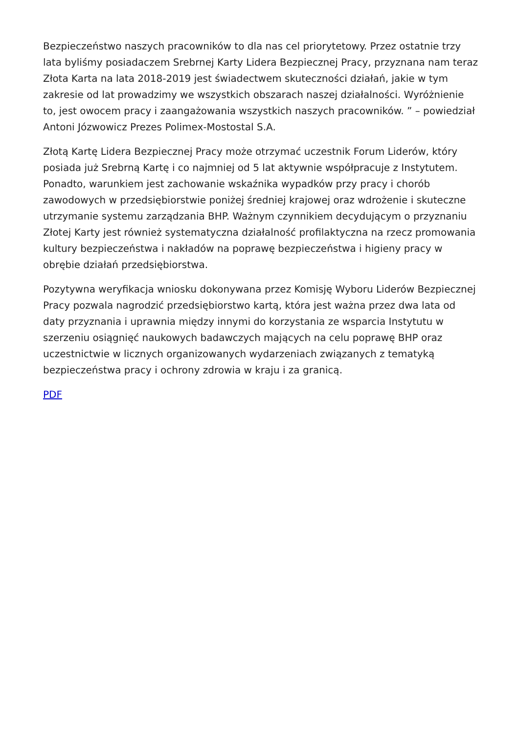Bezpieczeństwo naszych pracowników to dla nas cel priorytetowy. Przez ostatnie trzy lata byliśmy posiadaczem Srebrnej Karty Lidera Bezpiecznej Pracy, przyznana nam teraz Złota Karta na lata 2018-2019 jest świadectwem skuteczności działań, jakie w tym zakresie od lat prowadzimy we wszystkich obszarach naszej działalności. Wyróżnienie to, jest owocem pracy i zaangażowania wszystkich naszych pracowników. ” – powiedział Antoni Józwowicz Prezes Polimex-Mostostal S.A.
Złotą Kartę Lidera Bezpiecznej Pracy może otrzymać uczestnik Forum Liderów, który posiada już Srebrną Kartę i co najmniej od 5 lat aktywnie współpracuje z Instytutem. Ponadto, warunkiem jest zachowanie wskaźnika wypadków przy pracy i chorób zawodowych w przedsiębiorstwie poniżej średniej krajowej oraz wdrożenie i skuteczne utrzymanie systemu zarządzania BHP. Ważnym czynnikiem decydującym o przyznaniu Złotej Karty jest również systematyczna działalność profilaktyczna na rzecz promowania kultury bezpieczeństwa i nakładów na poprawę bezpieczeństwa i higieny pracy w obrębie działań przedsiębiorstwa.
Pozytywna weryfikacja wniosku dokonywana przez Komisję Wyboru Liderów Bezpiecznej Pracy pozwala nagrodzić przedsiębiorstwo kartą, która jest ważna przez dwa lata od daty przyznania i uprawnia między innymi do korzystania ze wsparcia Instytutu w szerzeniu osiągnięć naukowych badawczych mających na celu poprawę BHP oraz uczestnictwie w licznych organizowanych wydarzeniach związanych z tematyką bezpieczeństwa pracy i ochrony zdrowia w kraju i za granicą.
PDF